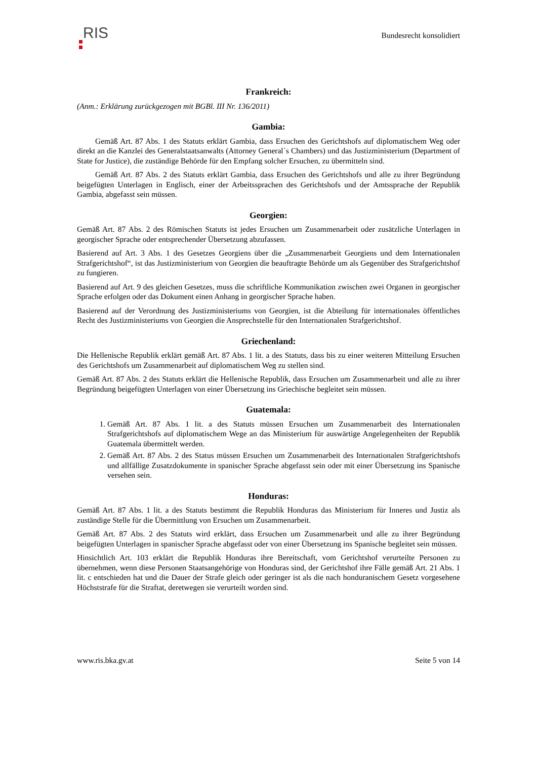RIS
Bundesrecht konsolidiert
Frankreich:
(Anm.: Erklärung zurückgezogen mit BGBl. III Nr. 136/2011)
Gambia:
Gemäß Art. 87 Abs. 1 des Statuts erklärt Gambia, dass Ersuchen des Gerichtshofs auf diplomatischem Weg oder direkt an die Kanzlei des Generalstaatsanwalts (Attorney General`s Chambers) und das Justizministerium (Department of State for Justice), die zuständige Behörde für den Empfang solcher Ersuchen, zu übermitteln sind.
Gemäß Art. 87 Abs. 2 des Statuts erklärt Gambia, dass Ersuchen des Gerichtshofs und alle zu ihrer Begründung beigefügten Unterlagen in Englisch, einer der Arbeitssprachen des Gerichtshofs und der Amtssprache der Republik Gambia, abgefasst sein müssen.
Georgien:
Gemäß Art. 87 Abs. 2 des Römischen Statuts ist jedes Ersuchen um Zusammenarbeit oder zusätzliche Unterlagen in georgischer Sprache oder entsprechender Übersetzung abzufassen.
Basierend auf Art. 3 Abs. 1 des Gesetzes Georgiens über die „Zusammenarbeit Georgiens und dem Internationalen Strafgerichtshof“, ist das Justizministerium von Georgien die beauftragte Behörde um als Gegenüber des Strafgerichtshof zu fungieren.
Basierend auf Art. 9 des gleichen Gesetzes, muss die schriftliche Kommunikation zwischen zwei Organen in georgischer Sprache erfolgen oder das Dokument einen Anhang in georgischer Sprache haben.
Basierend auf der Verordnung des Justizministeriums von Georgien, ist die Abteilung für internationales öffentliches Recht des Justizministeriums von Georgien die Ansprechstelle für den Internationalen Strafgerichtshof.
Griechenland:
Die Hellenische Republik erklärt gemäß Art. 87 Abs. 1 lit. a des Statuts, dass bis zu einer weiteren Mitteilung Ersuchen des Gerichtshofs um Zusammenarbeit auf diplomatischem Weg zu stellen sind.
Gemäß Art. 87 Abs. 2 des Statuts erklärt die Hellenische Republik, dass Ersuchen um Zusammenarbeit und alle zu ihrer Begründung beigefügten Unterlagen von einer Übersetzung ins Griechische begleitet sein müssen.
Guatemala:
1. Gemäß Art. 87 Abs. 1 lit. a des Statuts müssen Ersuchen um Zusammenarbeit des Internationalen Strafgerichtshofs auf diplomatischem Wege an das Ministerium für auswärtige Angelegenheiten der Republik Guatemala übermittelt werden.
2. Gemäß Art. 87 Abs. 2 des Status müssen Ersuchen um Zusammenarbeit des Internationalen Strafgerichtshofs und allfällige Zusatzdokumente in spanischer Sprache abgefasst sein oder mit einer Übersetzung ins Spanische versehen sein.
Honduras:
Gemäß Art. 87 Abs. 1 lit. a des Statuts bestimmt die Republik Honduras das Ministerium für Inneres und Justiz als zuständige Stelle für die Übermittlung von Ersuchen um Zusammenarbeit.
Gemäß Art. 87 Abs. 2 des Statuts wird erklärt, dass Ersuchen um Zusammenarbeit und alle zu ihrer Begründung beigefügten Unterlagen in spanischer Sprache abgefasst oder von einer Übersetzung ins Spanische begleitet sein müssen.
Hinsichtlich Art. 103 erklärt die Republik Honduras ihre Bereitschaft, vom Gerichtshof verurteilte Personen zu übernehmen, wenn diese Personen Staatsangehörige von Honduras sind, der Gerichtshof ihre Fälle gemäß Art. 21 Abs. 1 lit. c entschieden hat und die Dauer der Strafe gleich oder geringer ist als die nach honduranischem Gesetz vorgesehene Höchststrafe für die Straftat, deretwegen sie verurteilt worden sind.
www.ris.bka.gv.at Seite 5 von 14